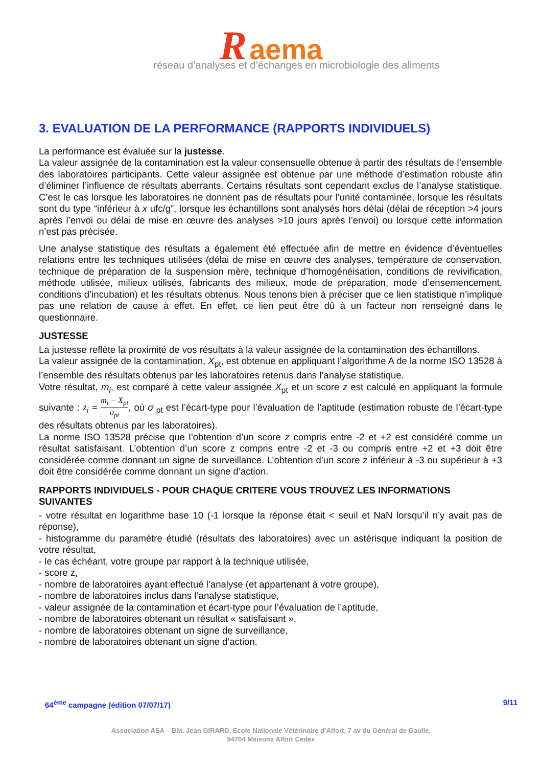R aema
réseau d’analyses et d’échanges en microbiologie des aliments
3. EVALUATION DE LA PERFORMANCE (RAPPORTS INDIVIDUELS)
La performance est évaluée sur la justesse.
La valeur assignée de la contamination est la valeur consensuelle obtenue à partir des résultats de l’ensemble des laboratoires participants. Cette valeur assignée est obtenue par une méthode d’estimation robuste afin d’éliminer l’influence de résultats aberrants. Certains résultats sont cependant exclus de l’analyse statistique. C’est le cas lorsque les laboratoires ne donnent pas de résultats pour l’unité contaminée, lorsque les résultats sont du type “inférieur à x ufc/g”, lorsque les échantillons sont analysés hors délai (délai de réception >4 jours après l’envoi ou délai de mise en œuvre des analyses >10 jours après l’envoi) ou lorsque cette information n’est pas précisée.
Une analyse statistique des résultats a également été effectuée afin de mettre en évidence d’éventuelles relations entre les techniques utilisées (délai de mise en œuvre des analyses, température de conservation, technique de préparation de la suspension mère, technique d’homogénéisation, conditions de revivification, méthode utilisée, milieux utilisés, fabricants des milieux, mode de préparation, mode d’ensemencement, conditions d’incubation) et les résultats obtenus. Nous tenons bien à préciser que ce lien statistique n’implique pas une relation de cause à effet. En effet, ce lien peut être dû à un facteur non renseigné dans le questionnaire.
JUSTESSE
La justesse reflète la proximité de vos résultats à la valeur assignée de la contamination des échantillons.
La valeur assignée de la contamination, X<sub>pt</sub>, est obtenue en appliquant l’algorithme A de la norme ISO 13528 à l’ensemble des résultats obtenus par les laboratoires retenus dans l’analyse statistique.
Votre résultat, m<sub>i</sub>, est comparé à cette valeur assignée X<sub>pt</sub> et un score z est calculé en appliquant la formule suivante : z<sub>i</sub> = m<sub>i</sub> − X<sub>pt</sub> σ<sub>pt</sub>, où σ<sub>pt</sub> est l’écart-type pour l’évaluation de l’aptitude (estimation robuste de l’écart-type des résultats obtenus par les laboratoires).
La norme ISO 13528 précise que l’obtention d’un score z compris entre -2 et +2 est considéré comme un résultat satisfaisant. L’obtention d’un score z compris entre -2 et -3 ou compris entre +2 et +3 doit être considérée comme donnant un signe de surveillance. L’obtention d’un score z inférieur à -3 ou supérieur à +3 doit être considérée comme donnant un signe d’action.
RAPPORTS INDIVIDUELS - POUR CHAQUE CRITERE VOUS TROUVEZ LES INFORMATIONS SUIVANTES
- votre résultat en logarithme base 10 (-1 lorsque la réponse était < seuil et NaN lorsqu’il n’y avait pas de réponse),
- histogramme du paramètre étudié (résultats des laboratoires) avec un astérisque indiquant la position de votre résultat,
- le cas échéant, votre groupe par rapport à la technique utilisée,
- score z,
- nombre de laboratoires ayant effectué l’analyse (et appartenant à votre groupe),
- nombre de laboratoires inclus dans l’analyse statistique,
- valeur assignée de la contamination et écart-type pour l’évaluation de l’aptitude,
- nombre de laboratoires obtenant un résultat « satisfaisant »,
- nombre de laboratoires obtenant un signe de surveillance,
- nombre de laboratoires obtenant un signe d’action.
64<sup>ème</sup> campagne (édition 07/07/17) 9/11
Association ASA – Bât. Jean GIRARD, Ecole Nationale Vétérinaire d’Alfort, 7 av du Général de Gaulle,
94704 Maisons Alfort Cedex